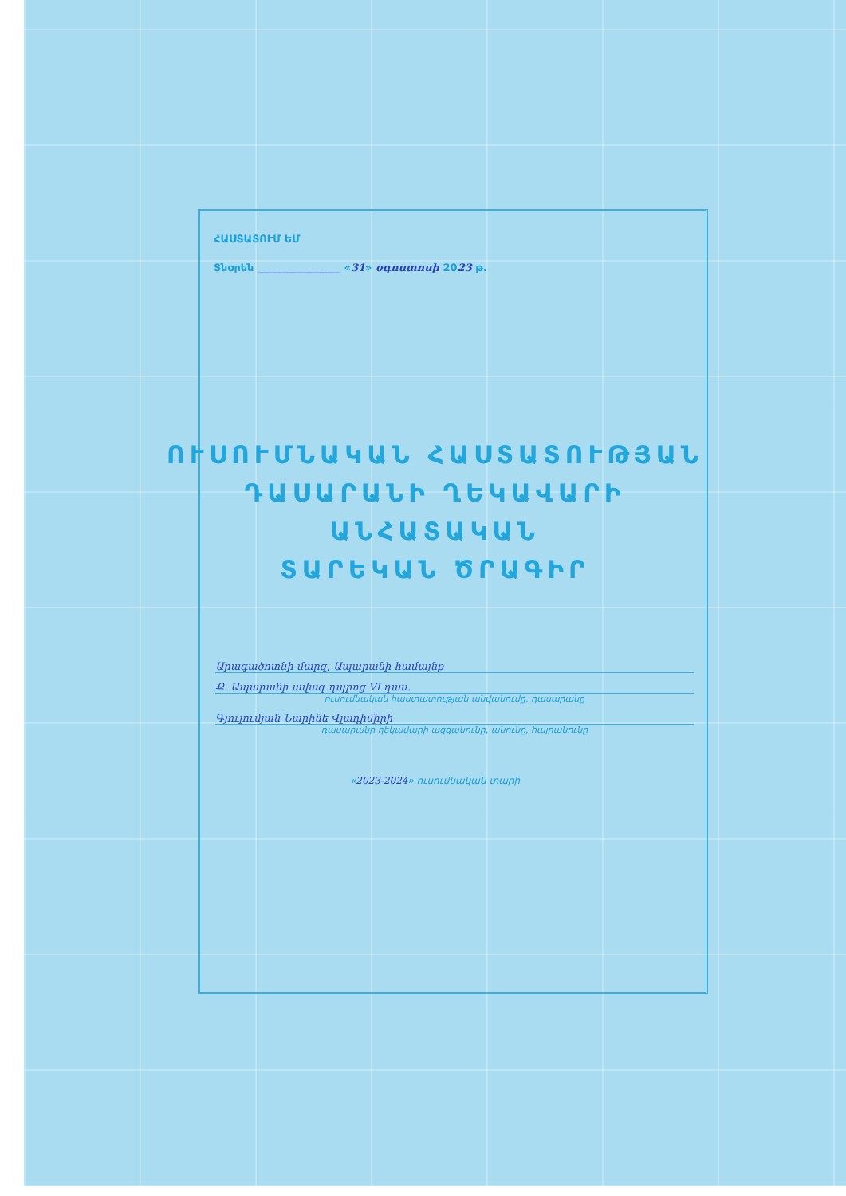ՀԱՍՏԱՏՈՒՄ ԵՄ
Տնօրեն ________________ «31» օգոստոսի 2023 թ.
ՈՒՍՈՒՄՆԱԿԱՆ ՀԱՍՏԱՏՈՒԹՅԱՆ
ԴԱՍԱՐԱՆԻ ՂԵԿԱՎԱՐԻ
ԱՆՀԱՏԱԿԱՆ
ՏԱՐԵԿԱՆ ԾՐԱԳԻՐ
Արագածոտնի մարզ, Ապարանի համայնք
Ք. Ապարանի ավագ դպրոց VI դաս.
ուսումնական հաստատության անվանումը, դասարանը
Գյուլումյան Նարինե Վլադիմիրի
դասարանի ղեկավարի ազգանունը, անունը, հայրանունը
«2023-2024» ուսումնական տարի